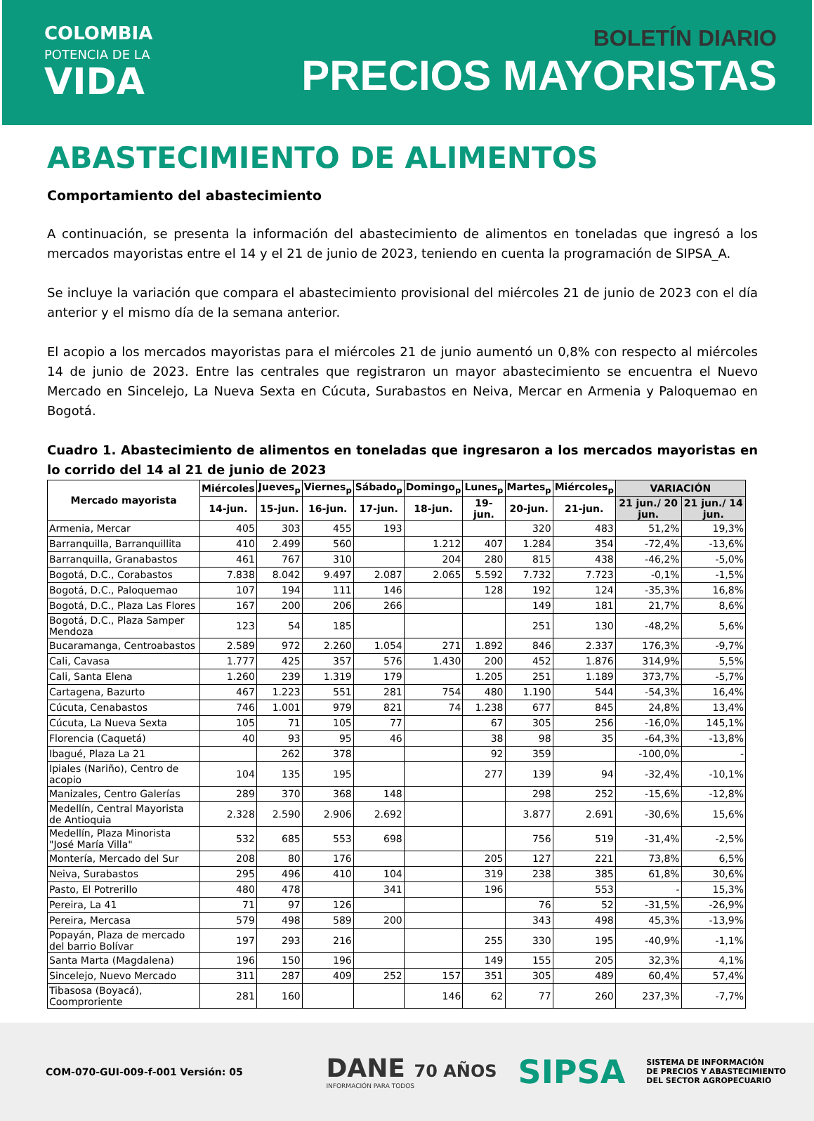COLOMBIA
POTENCIA DE LA
VIDA
BOLETÍN DIARIO
PRECIOS MAYORISTAS
ABASTECIMIENTO DE ALIMENTOS
Comportamiento del abastecimiento
A continuación, se presenta la información del abastecimiento de alimentos en toneladas que ingresó a los mercados mayoristas entre el 14 y el 21 de junio de 2023, teniendo en cuenta la programación de SIPSA_A.
Se incluye la variación que compara el abastecimiento provisional del miércoles 21 de junio de 2023 con el día anterior y el mismo día de la semana anterior.
El acopio a los mercados mayoristas para el miércoles 21 de junio aumentó un 0,8% con respecto al miércoles 14 de junio de 2023. Entre las centrales que registraron un mayor abastecimiento se encuentra el Nuevo Mercado en Sincelejo, La Nueva Sexta en Cúcuta, Surabastos en Neiva, Mercar en Armenia y Paloquemao en Bogotá.
Cuadro 1. Abastecimiento de alimentos en toneladas que ingresaron a los mercados mayoristas en lo corrido del 14 al 21 de junio de 2023
| Mercado mayorista | Miércoles | Jueves<sub>p</sub> | Viernes<sub>p</sub> | Sábado<sub>p</sub> | Domingo<sub>p</sub> | Lunes<sub>p</sub> | Martes<sub>p</sub> | Miércoles<sub>p</sub> | VARIACIÓN | |
| --- | --- | --- | --- | --- | --- | --- | --- | --- | --- | --- |
| | 14-jun. | 15-jun. | 16-jun. | 17-jun. | 18-jun. | 19-jun. | 20-jun. | 21-jun. | 21 jun./ 20 jun. | 21 jun./ 14 jun. |
| Armenia, Mercar | 405 | 303 | 455 | 193 | | | 320 | 483 | 51,2% | 19,3% |
| Barranquilla, Barranquillita | 410 | 2.499 | 560 | | 1.212 | 407 | 1.284 | 354 | -72,4% | -13,6% |
| Barranquilla, Granabastos | 461 | 767 | 310 | | 204 | 280 | 815 | 438 | -46,2% | -5,0% |
| Bogotá, D.C., Corabastos | 7.838 | 8.042 | 9.497 | 2.087 | 2.065 | 5.592 | 7.732 | 7.723 | -0,1% | -1,5% |
| Bogotá, D.C., Paloquemao | 107 | 194 | 111 | 146 | | 128 | 192 | 124 | -35,3% | 16,8% |
| Bogotá, D.C., Plaza Las Flores | 167 | 200 | 206 | 266 | | | 149 | 181 | 21,7% | 8,6% |
| Bogotá, D.C., Plaza Samper Mendoza | 123 | 54 | 185 | | | | 251 | 130 | -48,2% | 5,6% |
| Bucaramanga, Centroabastos | 2.589 | 972 | 2.260 | 1.054 | 271 | 1.892 | 846 | 2.337 | 176,3% | -9,7% |
| Cali, Cavasa | 1.777 | 425 | 357 | 576 | 1.430 | 200 | 452 | 1.876 | 314,9% | 5,5% |
| Cali, Santa Elena | 1.260 | 239 | 1.319 | 179 | | 1.205 | 251 | 1.189 | 373,7% | -5,7% |
| Cartagena, Bazurto | 467 | 1.223 | 551 | 281 | 754 | 480 | 1.190 | 544 | -54,3% | 16,4% |
| Cúcuta, Cenabastos | 746 | 1.001 | 979 | 821 | 74 | 1.238 | 677 | 845 | 24,8% | 13,4% |
| Cúcuta, La Nueva Sexta | 105 | 71 | 105 | 77 | | 67 | 305 | 256 | -16,0% | 145,1% |
| Florencia (Caquetá) | 40 | 93 | 95 | 46 | | 38 | 98 | 35 | -64,3% | -13,8% |
| Ibagué, Plaza La 21 | | 262 | 378 | | | 92 | 359 | | -100,0% | - |
| Ipiales (Nariño), Centro de acopio | 104 | 135 | 195 | | | 277 | 139 | 94 | -32,4% | -10,1% |
| Manizales, Centro Galerías | 289 | 370 | 368 | 148 | | | 298 | 252 | -15,6% | -12,8% |
| Medellín, Central Mayorista de Antioquia | 2.328 | 2.590 | 2.906 | 2.692 | | | 3.877 | 2.691 | -30,6% | 15,6% |
| Medellín, Plaza Minorista "José María Villa" | 532 | 685 | 553 | 698 | | | 756 | 519 | -31,4% | -2,5% |
| Montería, Mercado del Sur | 208 | 80 | 176 | | | 205 | 127 | 221 | 73,8% | 6,5% |
| Neiva, Surabastos | 295 | 496 | 410 | 104 | | 319 | 238 | 385 | 61,8% | 30,6% |
| Pasto, El Potrerillo | 480 | 478 | | 341 | | 196 | | 553 | - | 15,3% |
| Pereira, La 41 | 71 | 97 | 126 | | | | 76 | 52 | -31,5% | -26,9% |
| Pereira, Mercasa | 579 | 498 | 589 | 200 | | | 343 | 498 | 45,3% | -13,9% |
| Popayán, Plaza de mercado del barrio Bolívar | 197 | 293 | 216 | | | 255 | 330 | 195 | -40,9% | -1,1% |
| Santa Marta (Magdalena) | 196 | 150 | 196 | | | 149 | 155 | 205 | 32,3% | 4,1% |
| Sincelejo, Nuevo Mercado | 311 | 287 | 409 | 252 | 157 | 351 | 305 | 489 | 60,4% | 57,4% |
| Tibasosa (Boyacá), Coomproriente | 281 | 160 | | | 146 | 62 | 77 | 260 | 237,3% | -7,7% |
COM-070-GUI-009-f-001 Versión: 05
DANE 70 AÑOS
INFORMACIÓN PARA TODOS
SIPSA
SISTEMA DE INFORMACIÓN
DE PRECIOS Y ABASTECIMIENTO
DEL SECTOR AGROPECUARIO